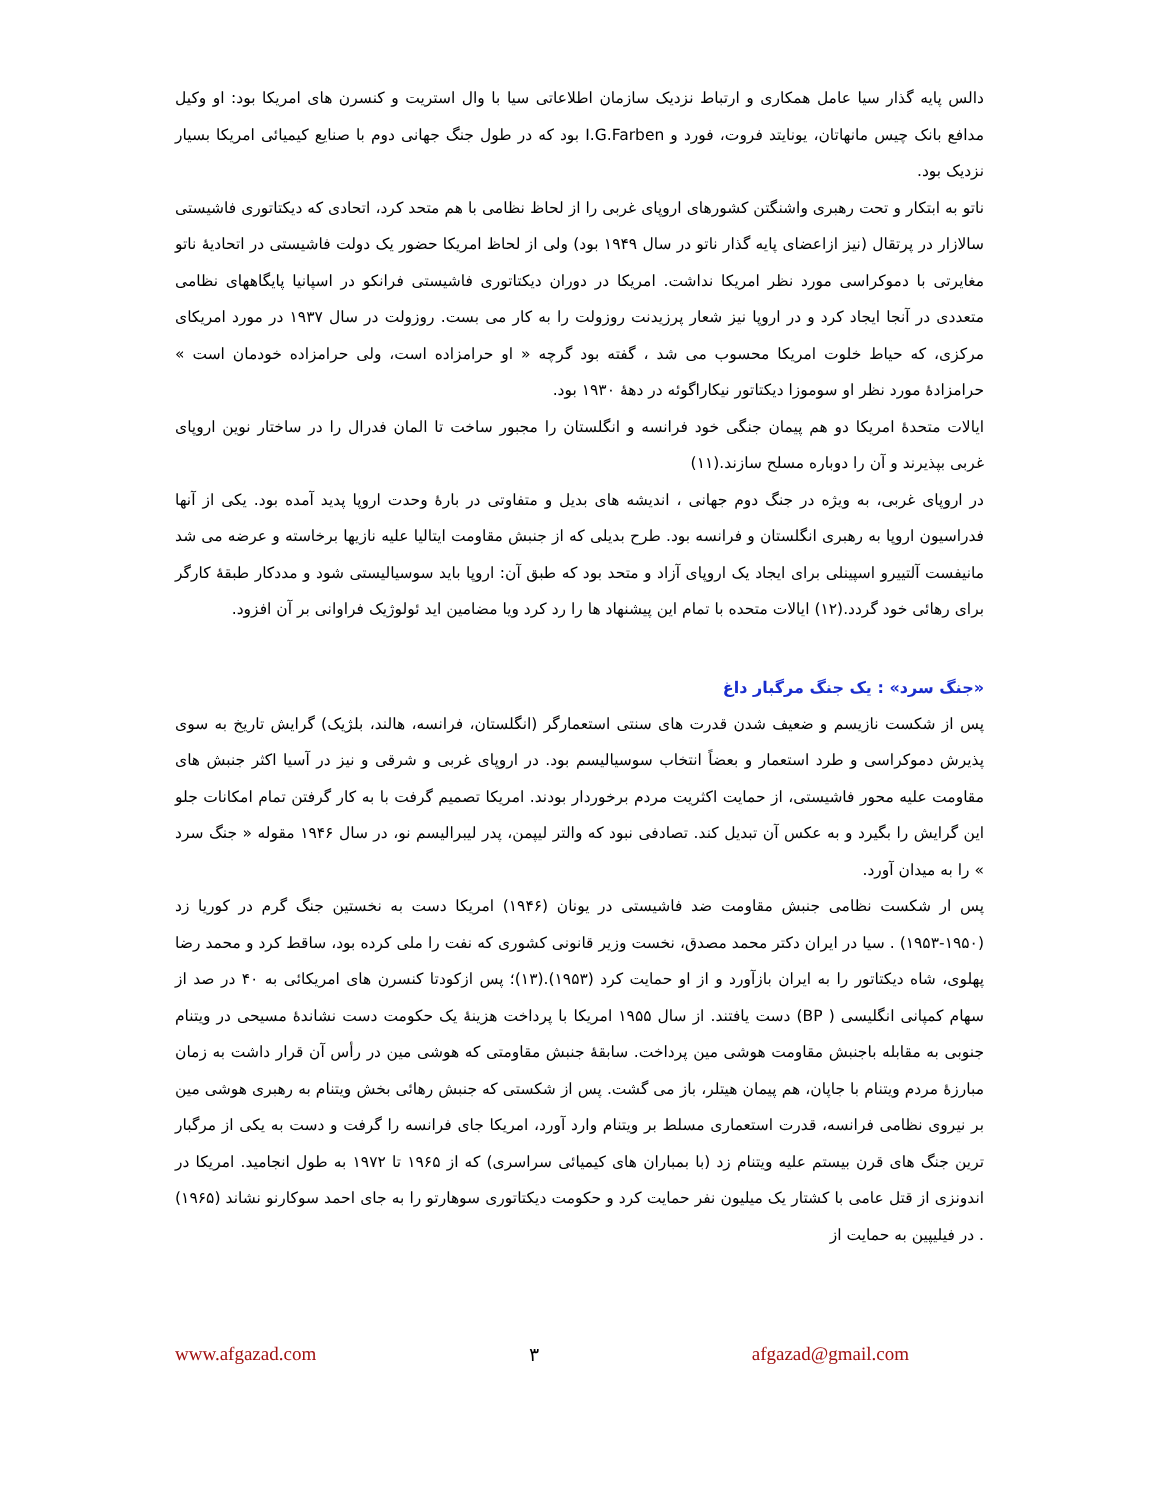دالس پایه گذار سیا عامل همکاری و ارتباط نزدیک سازمان اطلاعاتی سیا با وال استریت و کنسرن های امریکا بود: او وکیل مدافع بانک چیس مانهاتان، یونایتد فروت، فورد و I.G.Farben بود که در طول جنگ جهانی دوم با صنایع کیمیائی امریکا بسیار نزدیک بود.
ناتو به ابتکار و تحت رهبری واشنگتن کشورهای اروپای غربی را از لحاظ نظامی با هم متحد کرد، اتحادی که دیکتاتوری فاشیستی سالازار در پرتقال (نیز ازاعضای پایه گذار ناتو در سال ۱۹۴۹ بود) ولی از لحاظ امریکا حضور یک دولت فاشیستی در اتحادیهٔ ناتو مغایرتی با دموکراسی مورد نظر امریکا نداشت. امریکا در دوران دیکتاتوری فاشیستی فرانکو در اسپانیا پایگاههای نظامی متعددی در آنجا ایجاد کرد و در اروپا نیز شعار پرزیدنت روزولت را به کار می بست. روزولت در سال ۱۹۳۷ در مورد امریکای مرکزی، که حیاط خلوت امریکا محسوب می شد ، گفته بود گرچه « او حرامزاده است، ولی حرامزاده خودمان است » حرامزادهٔ مورد نظر او سوموزا دیکتاتور نیکاراگوئه در دههٔ ۱۹۳۰ بود.
ایالات متحدهٔ امریکا دو هم پیمان جنگی خود فرانسه و انگلستان را مجبور ساخت تا المان فدرال را در ساختار نوین اروپای غربی بپذیرند و آن را دوباره مسلح سازند.(۱۱)
در اروپای غربی، به ویژه در جنگ دوم جهانی ، اندیشه های بدیل و متفاوتی در بارهٔ وحدت اروپا پدید آمده بود. یکی از آنها فدراسیون اروپا به رهبری انگلستان و فرانسه بود. طرح بدیلی که از جنبش مقاومت ایتالیا علیه نازیها برخاسته و عرضه می شد مانیفست آلتییرو اسپینلی برای ایجاد یک اروپای آزاد و متحد بود که طبق آن: اروپا باید سوسیالیستی شود و مددکار طبقهٔ کارگر برای رهائی خود گردد.(۱۲) ایالات متحده با تمام این پیشنهاد ها را رد کرد ویا مضامین اید ئولوژیک فراوانی بر آن افزود.
«جنگ سرد» : یک جنگ مرگبار داغ
پس از شکست نازیسم و ضعیف شدن قدرت های سنتی استعمارگر (انگلستان، فرانسه، هالند، بلژیک) گرایش تاریخ به سوی پذیرش دموکراسی و طرد استعمار و بعضاً انتخاب سوسیالیسم بود. در اروپای غربی و شرقی و نیز در آسیا اکثر جنبش های مقاومت علیه محور فاشیستی، از حمایت اکثریت مردم برخوردار بودند. امریکا تصمیم گرفت با به کار گرفتن تمام امکانات جلو این گرایش را بگیرد و به عکس آن تبدیل کند. تصادفی نبود که والتر لیپمن، پدر لیبرالیسم نو، در سال ۱۹۴۶ مقوله « جنگ سرد » را به میدان آورد.
پس ار شکست نظامی جنبش مقاومت ضد فاشیستی در یونان (۱۹۴۶) امریکا دست به نخستین جنگ گرم در کوریا زد (۱۹۵۰-۱۹۵۳) . سیا در ایران دکتر محمد مصدق، نخست وزیر قانونی کشوری که نفت را ملی کرده بود، ساقط کرد و محمد رضا پهلوی، شاه دیکتاتور را به ایران بازآورد و از او حمایت کرد (۱۹۵۳).(۱۳)؛ پس ازکودتا کنسرن های امریکائی به ۴۰ در صد از سهام کمپانی انگلیسی ( BP) دست یافتند. از سال ۱۹۵۵ امریکا با پرداخت هزینهٔ یک حکومت دست نشاندهٔ مسیحی در ویتنام جنوبی به مقابله باجنبش مقاومت هوشی مین پرداخت. سابقهٔ جنبش مقاومتی که هوشی مین در رأس آن قرار داشت به زمان مبارزهٔ مردم ویتنام با جاپان، هم پیمان هیتلر، باز می گشت. پس از شکستی که جنبش رهائی بخش ویتنام به رهبری هوشی مین بر نیروی نظامی فرانسه، قدرت استعماری مسلط بر ویتنام وارد آورد، امریکا جای فرانسه را گرفت و دست به یکی از مرگبار ترین جنگ های قرن بیستم علیه ویتنام زد (با بمباران های کیمیائی سراسری) که از ۱۹۶۵ تا ۱۹۷۲ به طول انجامید. امریکا در اندونزی از قتل عامی با کشتار یک میلیون نفر حمایت کرد و حکومت دیکتاتوری سوهارتو را به جای احمد سوکارنو نشاند (۱۹۶۵) . در فیلیپین به حمایت از
www.afgazad.com ۳ afgazad@gmail.com